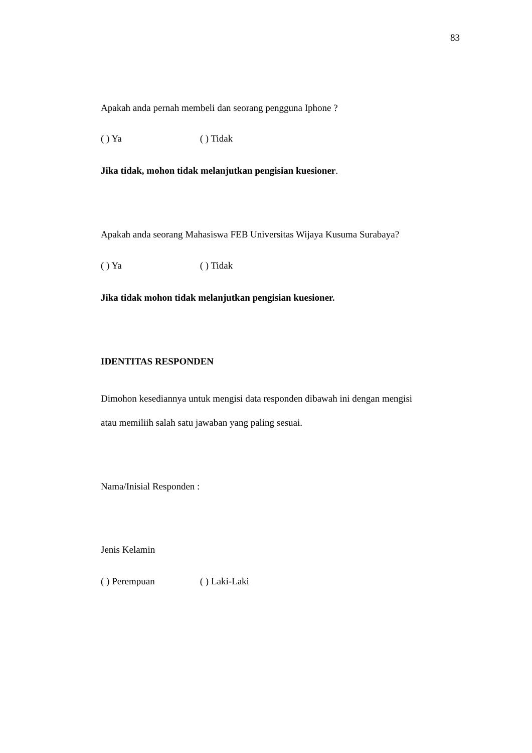83
Apakah anda pernah membeli dan seorang pengguna Iphone ?
( ) Ya ( ) Tidak
Jika tidak, mohon tidak melanjutkan pengisian kuesioner.
Apakah anda seorang Mahasiswa FEB Universitas Wijaya Kusuma Surabaya?
( ) Ya ( ) Tidak
Jika tidak mohon tidak melanjutkan pengisian kuesioner.
IDENTITAS RESPONDEN
Dimohon kesediannya untuk mengisi data responden dibawah ini dengan mengisi
atau memiliih salah satu jawaban yang paling sesuai.
Nama/Inisial Responden :
Jenis Kelamin
( ) Perempuan ( ) Laki-Laki